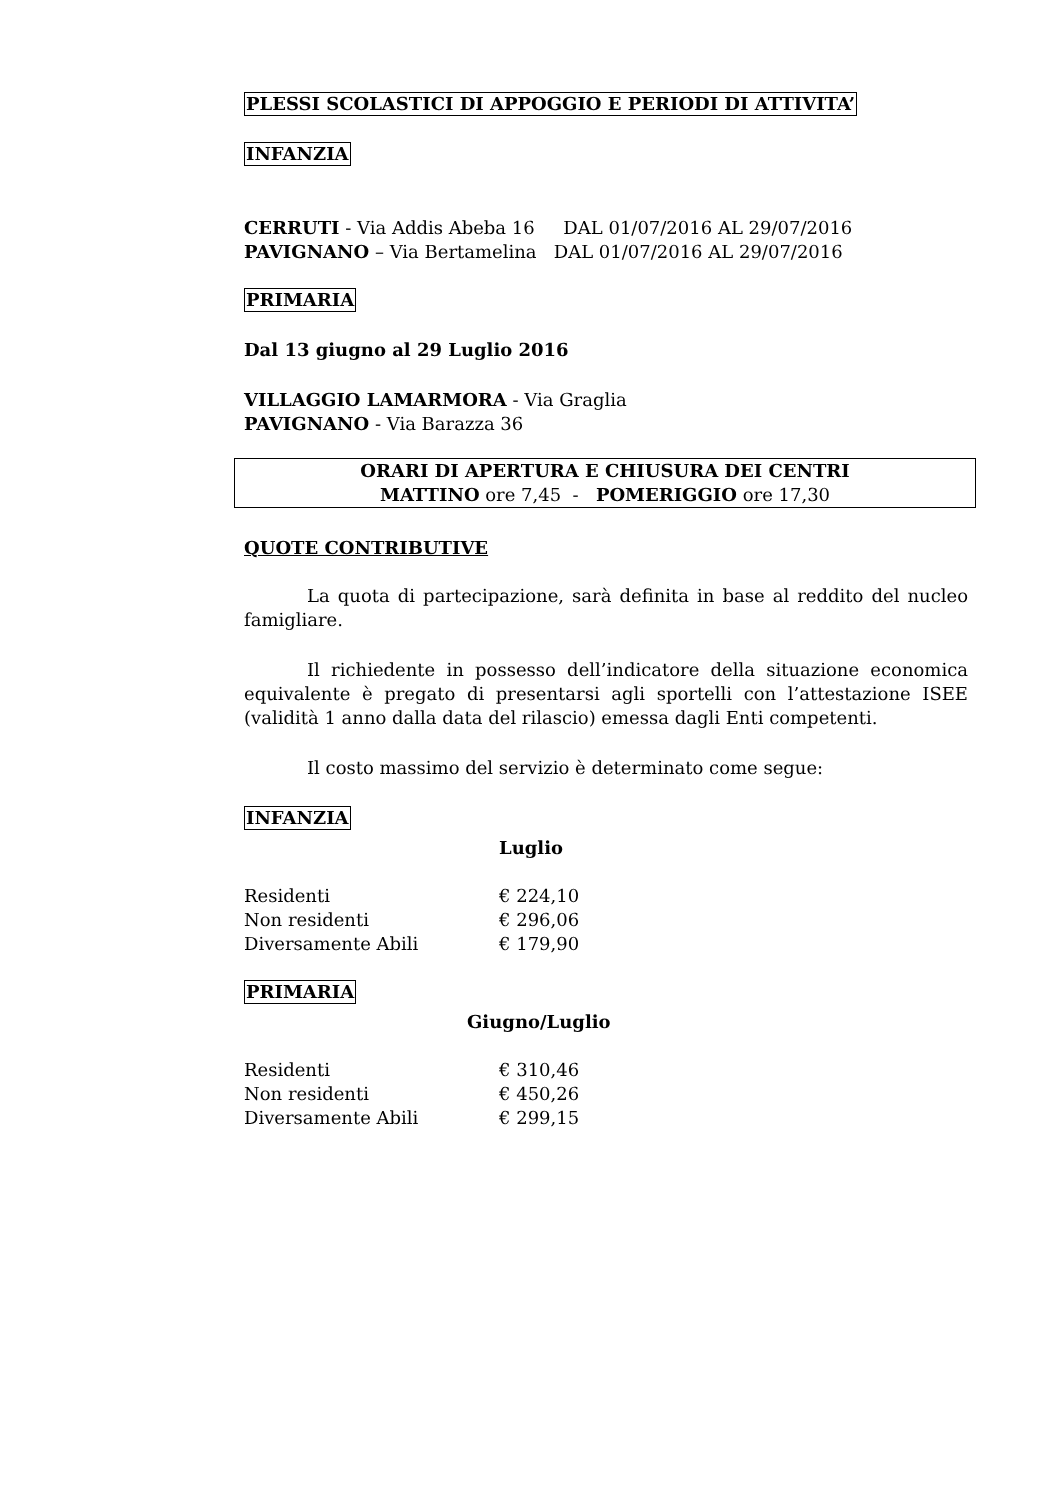PLESSI SCOLASTICI DI APPOGGIO E PERIODI DI ATTIVITA’
INFANZIA
CERRUTI - Via Addis Abeba 16 DAL 01/07/2016 AL 29/07/2016
PAVIGNANO – Via Bertamelina DAL 01/07/2016 AL 29/07/2016
PRIMARIA
Dal 13 giugno al 29 Luglio 2016
VILLAGGIO LAMARMORA - Via Graglia
PAVIGNANO - Via Barazza 36
ORARI DI APERTURA E CHIUSURA DEI CENTRI
MATTINO ore 7,45 - POMERIGGIO ore 17,30
QUOTE CONTRIBUTIVE
La quota di partecipazione, sarà definita in base al reddito del nucleo famigliare.
Il richiedente in possesso dell’indicatore della situazione economica equivalente è pregato di presentarsi agli sportelli con l’attestazione ISEE (validità 1 anno dalla data del rilascio) emessa dagli Enti competenti.
Il costo massimo del servizio è determinato come segue:
INFANZIA
Luglio
Residenti € 224,10
Non residenti € 296,06
Diversamente Abili € 179,90
PRIMARIA
Giugno/Luglio
Residenti € 310,46
Non residenti € 450,26
Diversamente Abili € 299,15